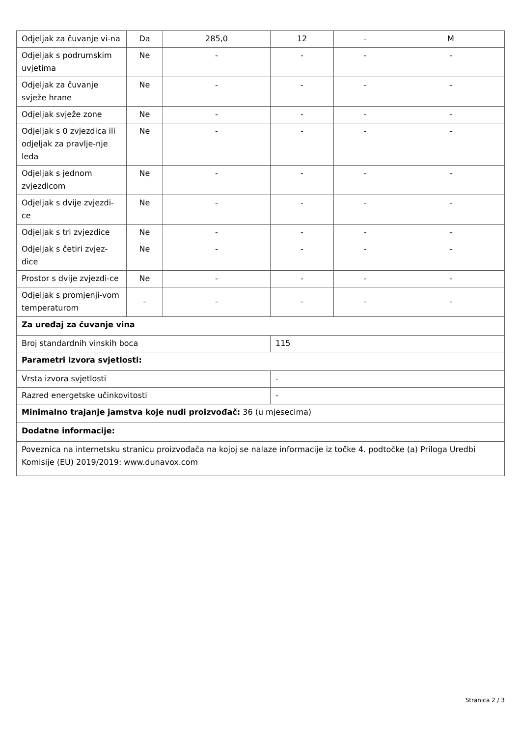| Odjeljak za čuvanje vi-na | Da | 285,0 | 12 | - | M |
| Odjeljak s podrumskim uvjetima | Ne | - | - | - | - |
| Odjeljak za čuvanje svježe hrane | Ne | - | - | - | - |
| Odjeljak svježe zone | Ne | - | - | - | - |
| Odjeljak s 0 zvjezdica ili odjeljak za pravlje-nje leda | Ne | - | - | - | - |
| Odjeljak s jednom zvjezdicom | Ne | - | - | - | - |
| Odjeljak s dvije zvjezdi-ce | Ne | - | - | - | - |
| Odjeljak s tri zvjezdice | Ne | - | - | - | - |
| Odjeljak s četiri zvjez-dice | Ne | - | - | - | - |
| Prostor s dvije zvjezdi-ce | Ne | - | - | - | - |
| Odjeljak s promjenji-vom temperaturom | - | - | - | - | - |
| Za uređaj za čuvanje vina | | | | | |
| Broj standardnih vinskih boca | | | 115 | | |
| Parametri izvora svjetlosti: | | | | | |
| Vrsta izvora svjetlosti | | | - | | |
| Razred energetske učinkovitosti | | | - | | |
| Minimalno trajanje jamstva koje nudi proizvođač: 36 (u mjesecima) | | | | | |
| Dodatne informacije: | | | | | |
| Poveznica na internetsku stranicu proizvođača na kojoj se nalaze informacije iz točke 4. podtočke (a) Priloga Uredbi Komisije (EU) 2019/2019: www.dunavox.com | | | | | |
Stranica 2 / 3